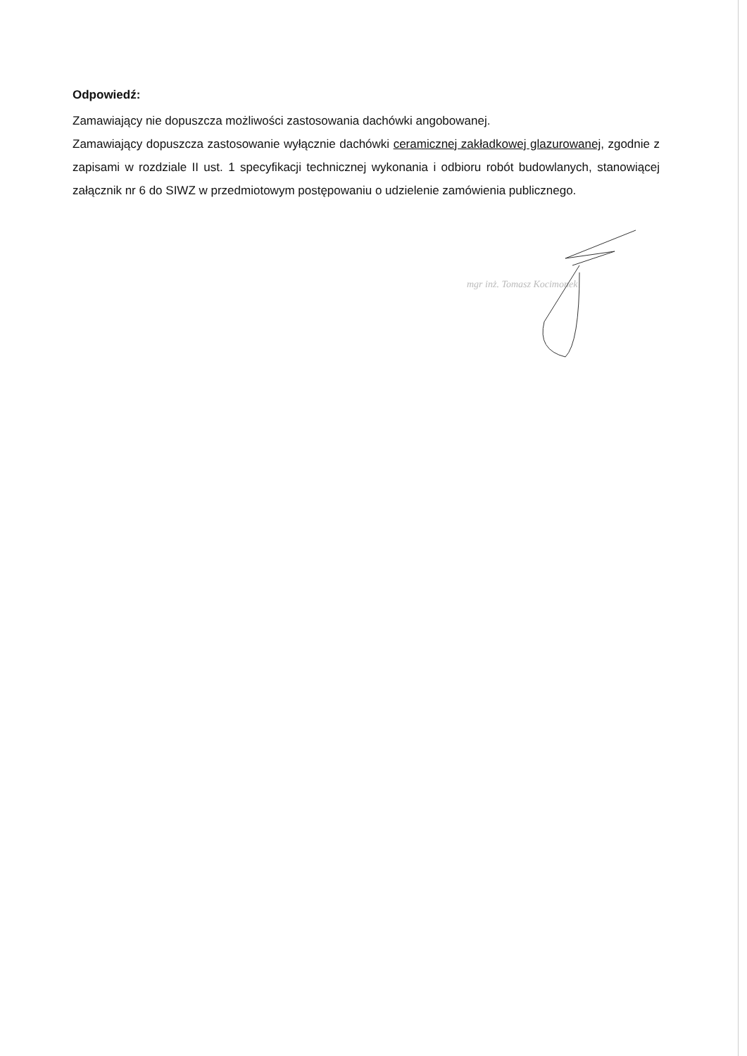Odpowiedź:
Zamawiający nie dopuszcza możliwości zastosowania dachówki angobowanej.
Zamawiający dopuszcza zastosowanie wyłącznie dachówki ceramicznej zakładkowej glazurowanej, zgodnie z zapisami w rozdziale II ust. 1 specyfikacji technicznej wykonania i odbioru robót budowlanych, stanowiącej załącznik nr 6 do SIWZ w przedmiotowym postępowaniu o udzielenie zamówienia publicznego.
mgr inż. Tomasz Kocimonek